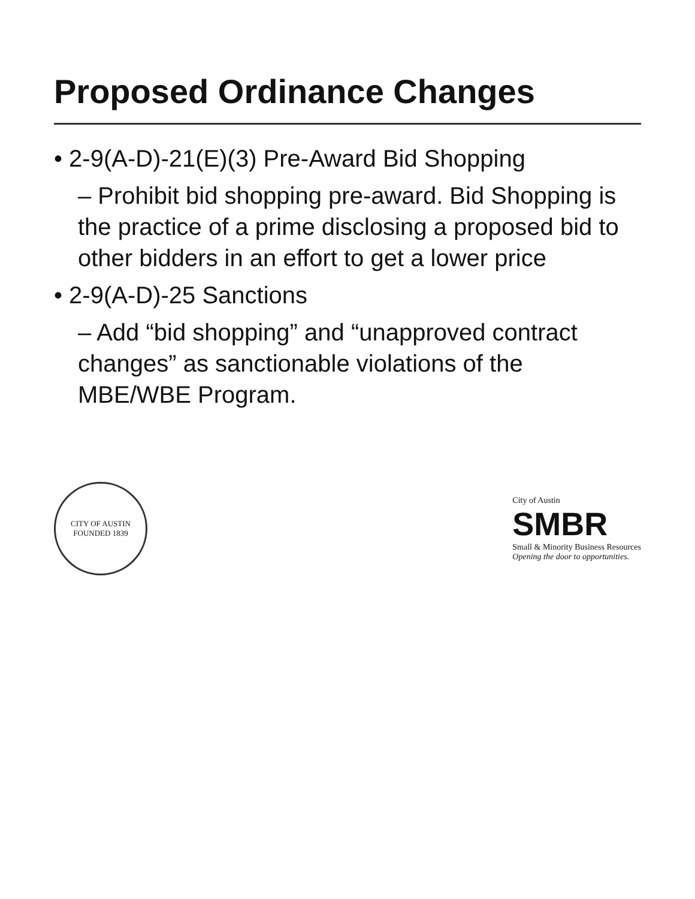Proposed Ordinance Changes
• 2-9(A-D)-21(E)(3) Pre-Award Bid Shopping
– Prohibit bid shopping pre-award. Bid Shopping is the practice of a prime disclosing a proposed bid to other bidders in an effort to get a lower price
• 2-9(A-D)-25 Sanctions
– Add “bid shopping” and “unapproved contract changes” as sanctionable violations of the MBE/WBE Program.
CITY OF AUSTIN
FOUNDED 1839
City of Austin
SMBR
Small & Minority Business Resources
Opening the door to opportunities.